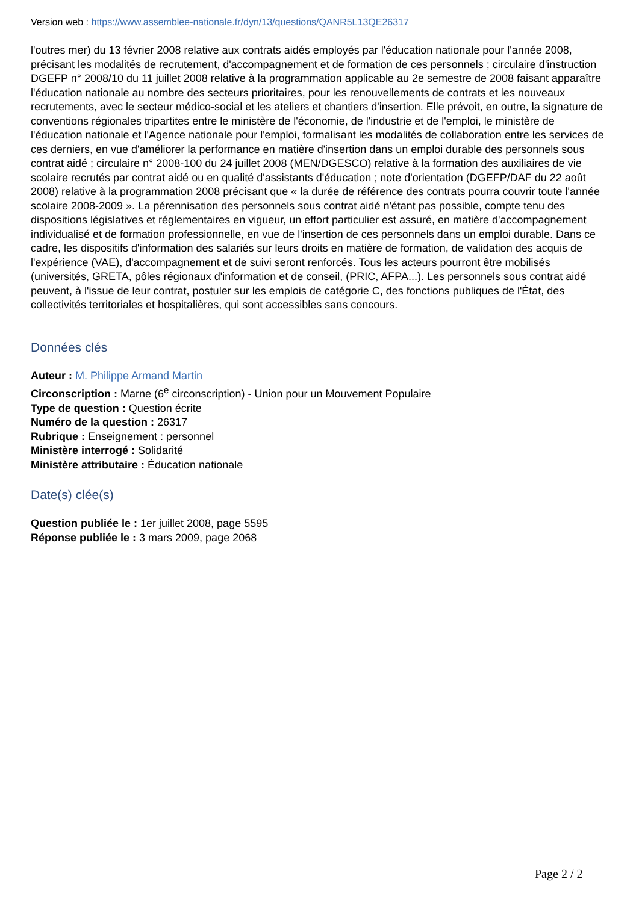Version web : https://www.assemblee-nationale.fr/dyn/13/questions/QANR5L13QE26317
l'outres mer) du 13 février 2008 relative aux contrats aidés employés par l'éducation nationale pour l'année 2008, précisant les modalités de recrutement, d'accompagnement et de formation de ces personnels ; circulaire d'instruction DGEFP n° 2008/10 du 11 juillet 2008 relative à la programmation applicable au 2e semestre de 2008 faisant apparaître l'éducation nationale au nombre des secteurs prioritaires, pour les renouvellements de contrats et les nouveaux recrutements, avec le secteur médico-social et les ateliers et chantiers d'insertion. Elle prévoit, en outre, la signature de conventions régionales tripartites entre le ministère de l'économie, de l'industrie et de l'emploi, le ministère de l'éducation nationale et l'Agence nationale pour l'emploi, formalisant les modalités de collaboration entre les services de ces derniers, en vue d'améliorer la performance en matière d'insertion dans un emploi durable des personnels sous contrat aidé ; circulaire n° 2008-100 du 24 juillet 2008 (MEN/DGESCO) relative à la formation des auxiliaires de vie scolaire recrutés par contrat aidé ou en qualité d'assistants d'éducation ; note d'orientation (DGEFP/DAF du 22 août 2008) relative à la programmation 2008 précisant que « la durée de référence des contrats pourra couvrir toute l'année scolaire 2008-2009 ». La pérennisation des personnels sous contrat aidé n'étant pas possible, compte tenu des dispositions législatives et réglementaires en vigueur, un effort particulier est assuré, en matière d'accompagnement individualisé et de formation professionnelle, en vue de l'insertion de ces personnels dans un emploi durable. Dans ce cadre, les dispositifs d'information des salariés sur leurs droits en matière de formation, de validation des acquis de l'expérience (VAE), d'accompagnement et de suivi seront renforcés. Tous les acteurs pourront être mobilisés (universités, GRETA, pôles régionaux d'information et de conseil, (PRIC, AFPA...). Les personnels sous contrat aidé peuvent, à l'issue de leur contrat, postuler sur les emplois de catégorie C, des fonctions publiques de l'État, des collectivités territoriales et hospitalières, qui sont accessibles sans concours.
Données clés
Auteur : M. Philippe Armand Martin
Circonscription : Marne (6<sup>e</sup> circonscription) - Union pour un Mouvement Populaire
Type de question : Question écrite
Numéro de la question : 26317
Rubrique : Enseignement : personnel
Ministère interrogé : Solidarité
Ministère attributaire : Éducation nationale
Date(s) clée(s)
Question publiée le : 1er juillet 2008, page 5595
Réponse publiée le : 3 mars 2009, page 2068
Page 2 / 2